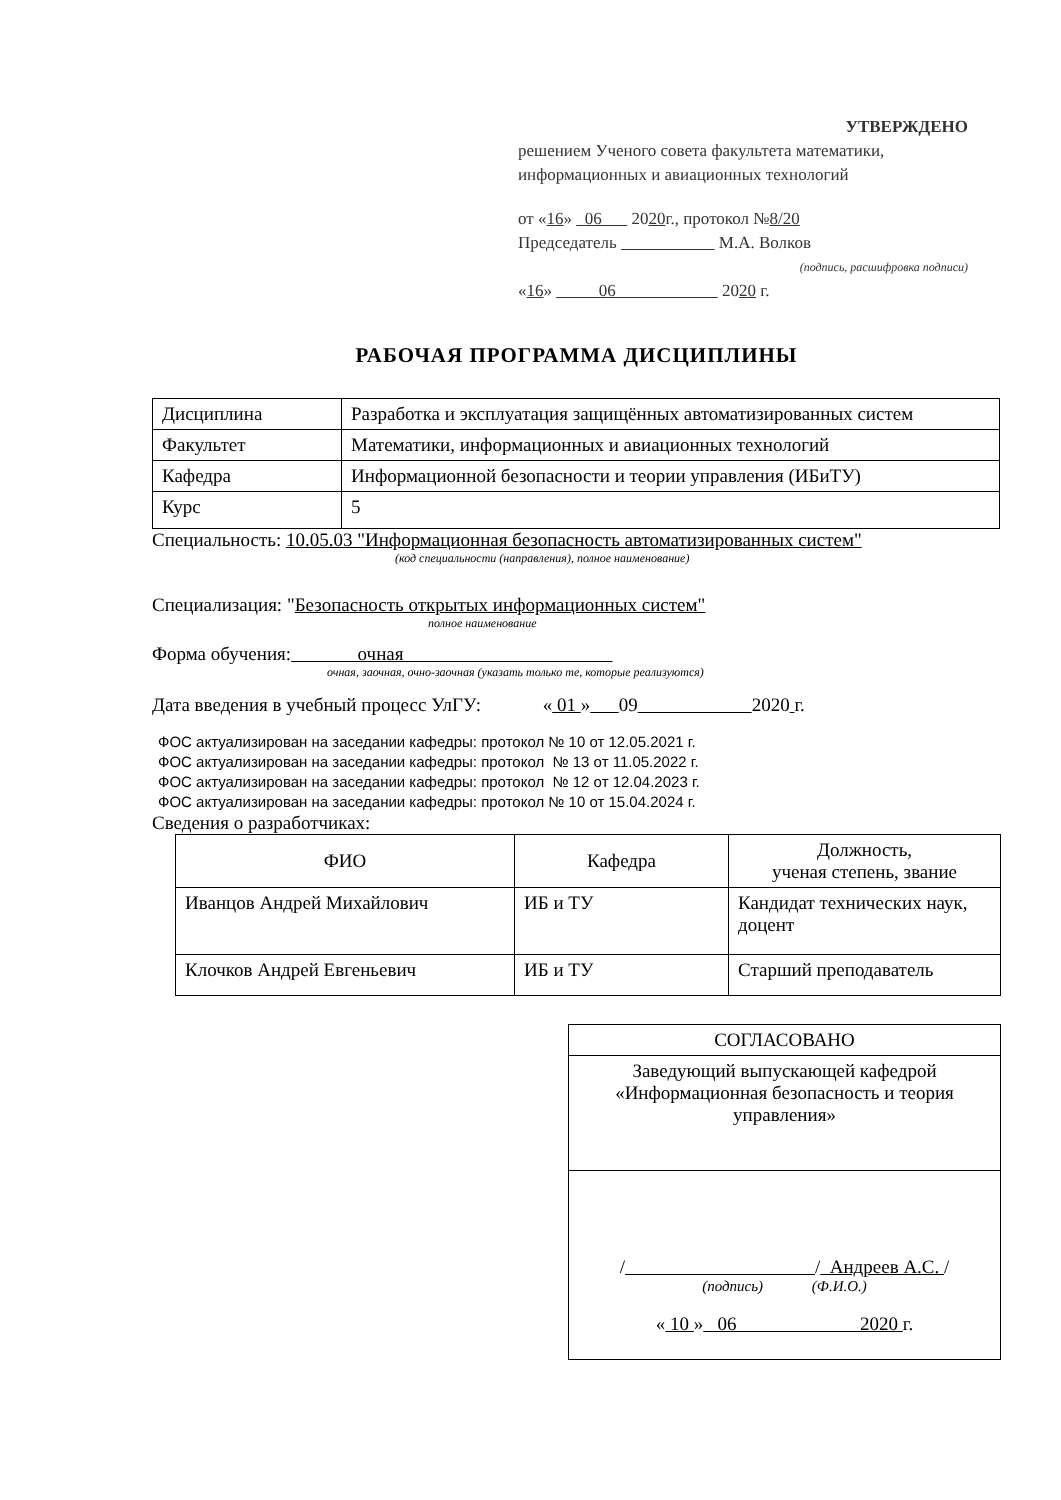УТВЕРЖДЕНО
решением Ученого совета факультета математики, информационных и авиационных технологий
от «16» 06 2020г., протокол №8/20
Председатель М.А. Волков
(подпись, расшифровка подписи)
«16» 06 2020 г.
РАБОЧАЯ ПРОГРАММА ДИСЦИПЛИНЫ
| Дисциплина | Разработка и эксплуатация защищённых автоматизированных систем |
| Факультет | Математики, информационных и авиационных технологий |
| Кафедра | Информационной безопасности и теории управления (ИБиТУ) |
| Курс | 5 |
Специальность: 10.05.03 "Информационная безопасность автоматизированных систем"
(код специальности (направления), полное наименование)
Специализация: "Безопасность открытых информационных систем"
полное наименование
Форма обучения: очная
очная, заочная, очно-заочная (указать только те, которые реализуются)
Дата введения в учебный процесс УлГУ: « 01 » 09 2020 г.
ФОС актуализирован на заседании кафедры: протокол № 10 от 12.05.2021 г.
ФОС актуализирован на заседании кафедры: протокол № 13 от 11.05.2022 г.
ФОС актуализирован на заседании кафедры: протокол № 12 от 12.04.2023 г.
ФОС актуализирован на заседании кафедры: протокол № 10 от 15.04.2024 г.
Сведения о разработчиках:
| ФИО | Кафедра | Должность, ученая степень, звание |
| --- | --- | --- |
| Иванцов Андрей Михайлович | ИБ и ТУ | Кандидат технических наук, доцент |
| Клочков Андрей Евгеньевич | ИБ и ТУ | Старший преподаватель |
| СОГЛАСОВАНО |
| Заведующий выпускающей кафедрой «Информационная безопасность и теория управления» |
| / / Андреев А.С. / (подпись) (Ф.И.О.) « 10 » 06 2020 г. |